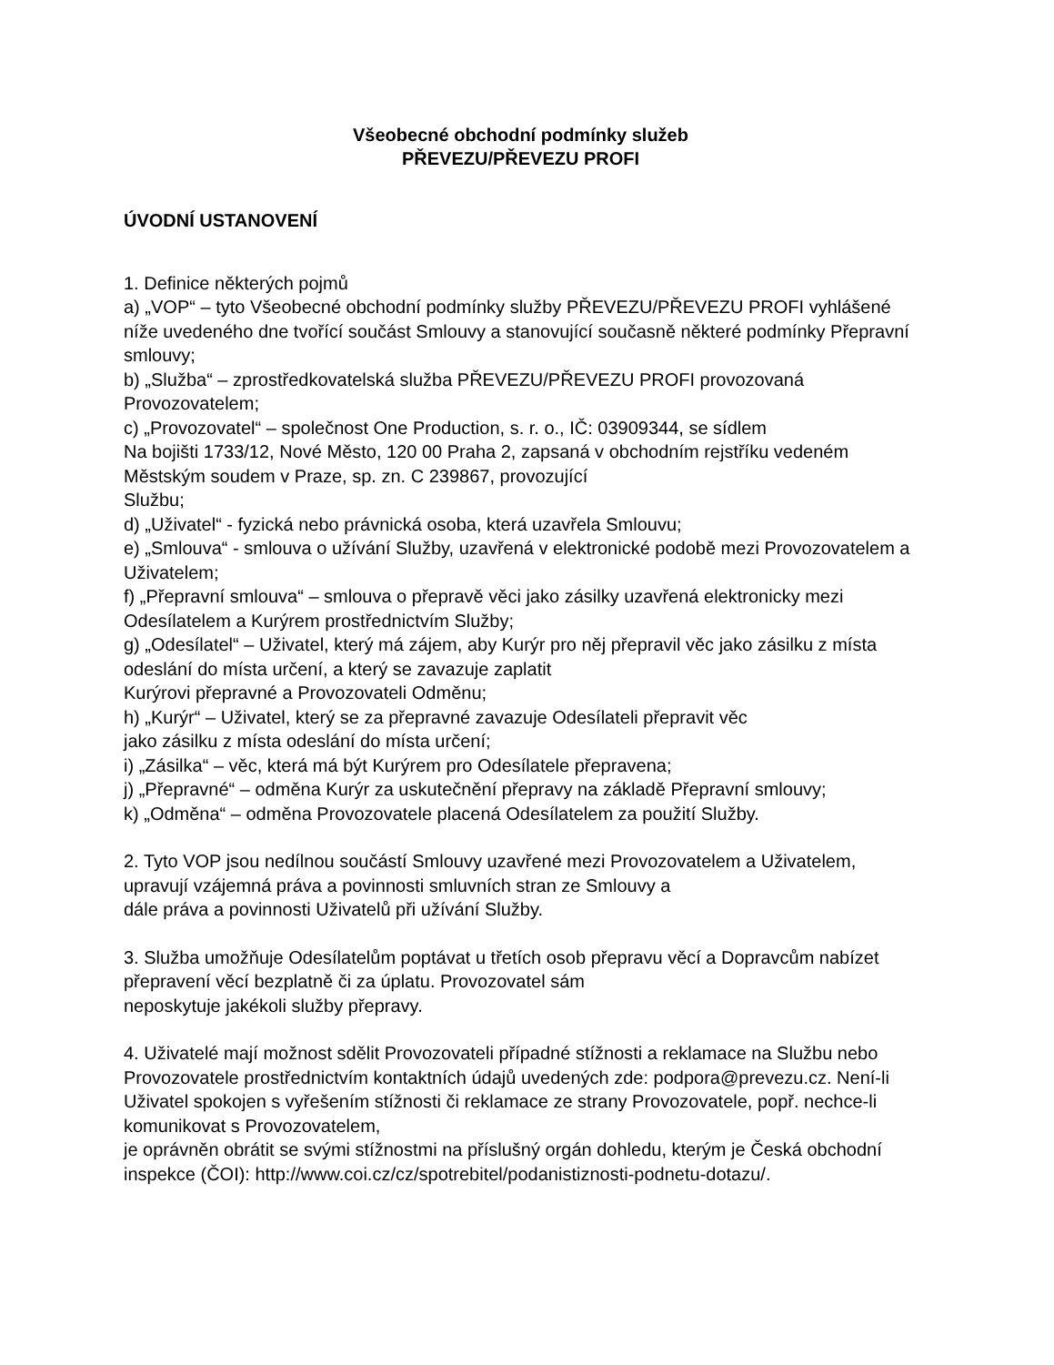Všeobecné obchodní podmínky služeb
PŘEVEZU/PŘEVEZU PROFI
ÚVODNÍ USTANOVENÍ
1. Definice některých pojmů
a) „VOP“ – tyto Všeobecné obchodní podmínky služby PŘEVEZU/PŘEVEZU PROFI vyhlášené níže uvedeného dne tvořící součást Smlouvy a stanovující současně některé podmínky Přepravní smlouvy;
b) „Služba“ – zprostředkovatelská služba PŘEVEZU/PŘEVEZU PROFI provozovaná Provozovatelem;
c) „Provozovatel“ – společnost One Production, s. r. o., IČ: 03909344, se sídlem
Na bojišti 1733/12, Nové Město, 120 00 Praha 2, zapsaná v obchodním rejstříku vedeném Městským soudem v Praze, sp. zn. C 239867, provozující
Službu;
d) „Uživatel“ - fyzická nebo právnická osoba, která uzavřela Smlouvu;
e) „Smlouva“ - smlouva o užívání Služby, uzavřená v elektronické podobě mezi Provozovatelem a Uživatelem;
f) „Přepravní smlouva“ – smlouva o přepravě věci jako zásilky uzavřená elektronicky mezi Odesílatelem a Kurýrem prostřednictvím Služby;
g) „Odesílatel“ – Uživatel, který má zájem, aby Kurýr pro něj přepravil věc jako zásilku z místa odeslání do místa určení, a který se zavazuje zaplatit
Kurýrovi přepravné a Provozovateli Odměnu;
h) „Kurýr“ – Uživatel, který se za přepravné zavazuje Odesílateli přepravit věc
jako zásilku z místa odeslání do místa určení;
i) „Zásilka“ – věc, která má být Kurýrem pro Odesílatele přepravena;
j) „Přepravné“ – odměna Kurýr za uskutečnění přepravy na základě Přepravní smlouvy;
k) „Odměna“ – odměna Provozovatele placená Odesílatelem za použití Služby.
2. Tyto VOP jsou nedílnou součástí Smlouvy uzavřené mezi Provozovatelem a Uživatelem,
upravují vzájemná práva a povinnosti smluvních stran ze Smlouvy a
dále práva a povinnosti Uživatelů při užívání Služby.
3. Služba umožňuje Odesílatelům poptávat u třetích osob přepravu věcí a Dopravcům nabízet přepravení věcí bezplatně či za úplatu. Provozovatel sám
neposkytuje jakékoli služby přepravy.
4. Uživatelé mají možnost sdělit Provozovateli případné stížnosti a reklamace na Službu nebo Provozovatele prostřednictvím kontaktních údajů uvedených zde: podpora@prevezu.cz. Není-li Uživatel spokojen s vyřešením stížnosti či reklamace ze strany Provozovatele, popř. nechce-li komunikovat s Provozovatelem,
je oprávněn obrátit se svými stížnostmi na příslušný orgán dohledu, kterým je Česká obchodní inspekce (ČOI): http://www.coi.cz/cz/spotrebitel/podanistiznosti-podnetu-dotazu/.